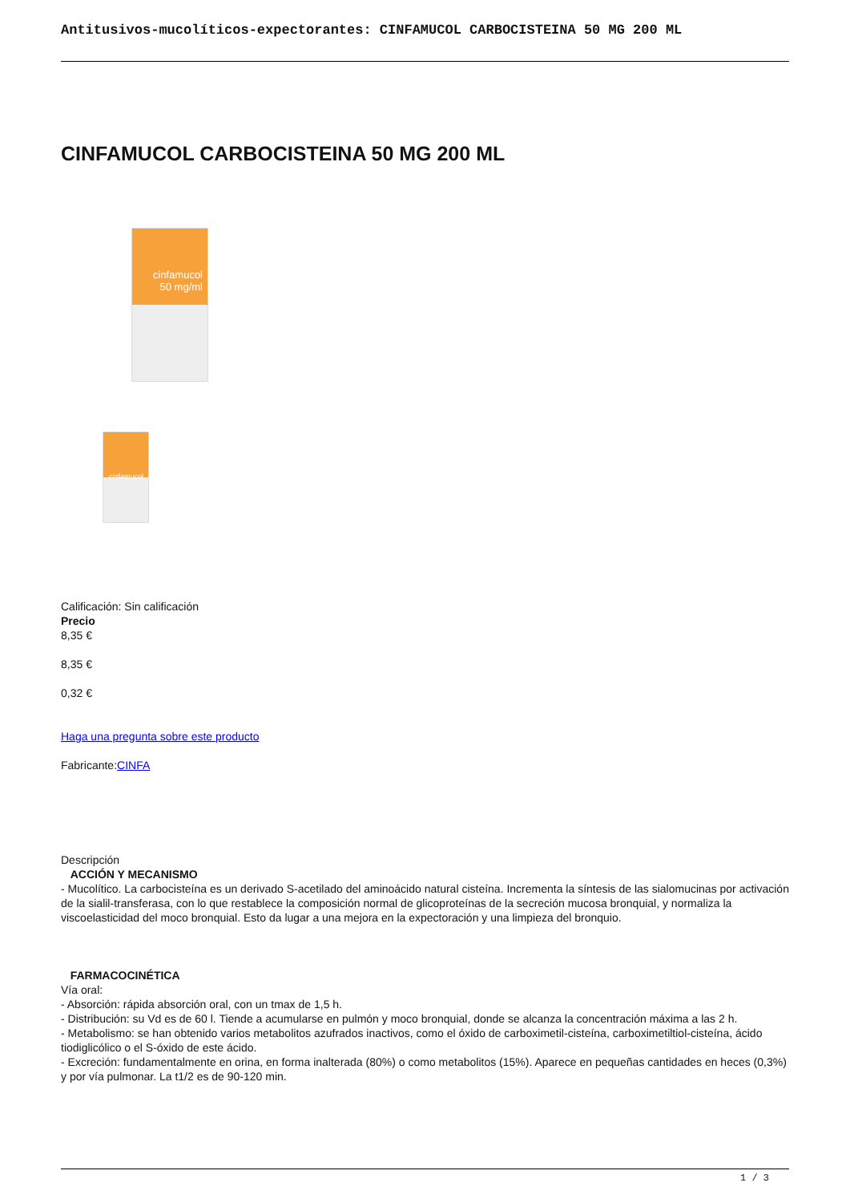Antitusivos-mucolíticos-expectorantes: CINFAMUCOL CARBOCISTEINA 50 MG 200 ML
CINFAMUCOL CARBOCISTEINA 50 MG 200 ML
cinfamucol
50 mg/ml
cinfamucol
Calificación: Sin calificación
Precio
8,35 €
8,35 €
0,32 €
Haga una pregunta sobre este producto
Fabricante:CINFA
Descripción
ACCIÓN Y MECANISMO
- Mucolítico. La carbocisteína es un derivado S-acetilado del aminoácido natural cisteína. Incrementa la síntesis de las sialomucinas por activación de la sialil-transferasa, con lo que restablece la composición normal de glicoproteínas de la secreción mucosa bronquial, y normaliza la viscoelasticidad del moco bronquial. Esto da lugar a una mejora en la expectoración y una limpieza del bronquio.
FARMACOCINÉTICA
Vía oral:
- Absorción: rápida absorción oral, con un tmax de 1,5 h.
- Distribución: su Vd es de 60 l. Tiende a acumularse en pulmón y moco bronquial, donde se alcanza la concentración máxima a las 2 h.
- Metabolismo: se han obtenido varios metabolitos azufrados inactivos, como el óxido de carboximetil-cisteína, carboximetiltiol-cisteína, ácido tiodiglicólico o el S-óxido de este ácido.
- Excreción: fundamentalmente en orina, en forma inalterada (80%) o como metabolitos (15%). Aparece en pequeñas cantidades en heces (0,3%) y por vía pulmonar. La t1/2 es de 90-120 min.
1 / 3